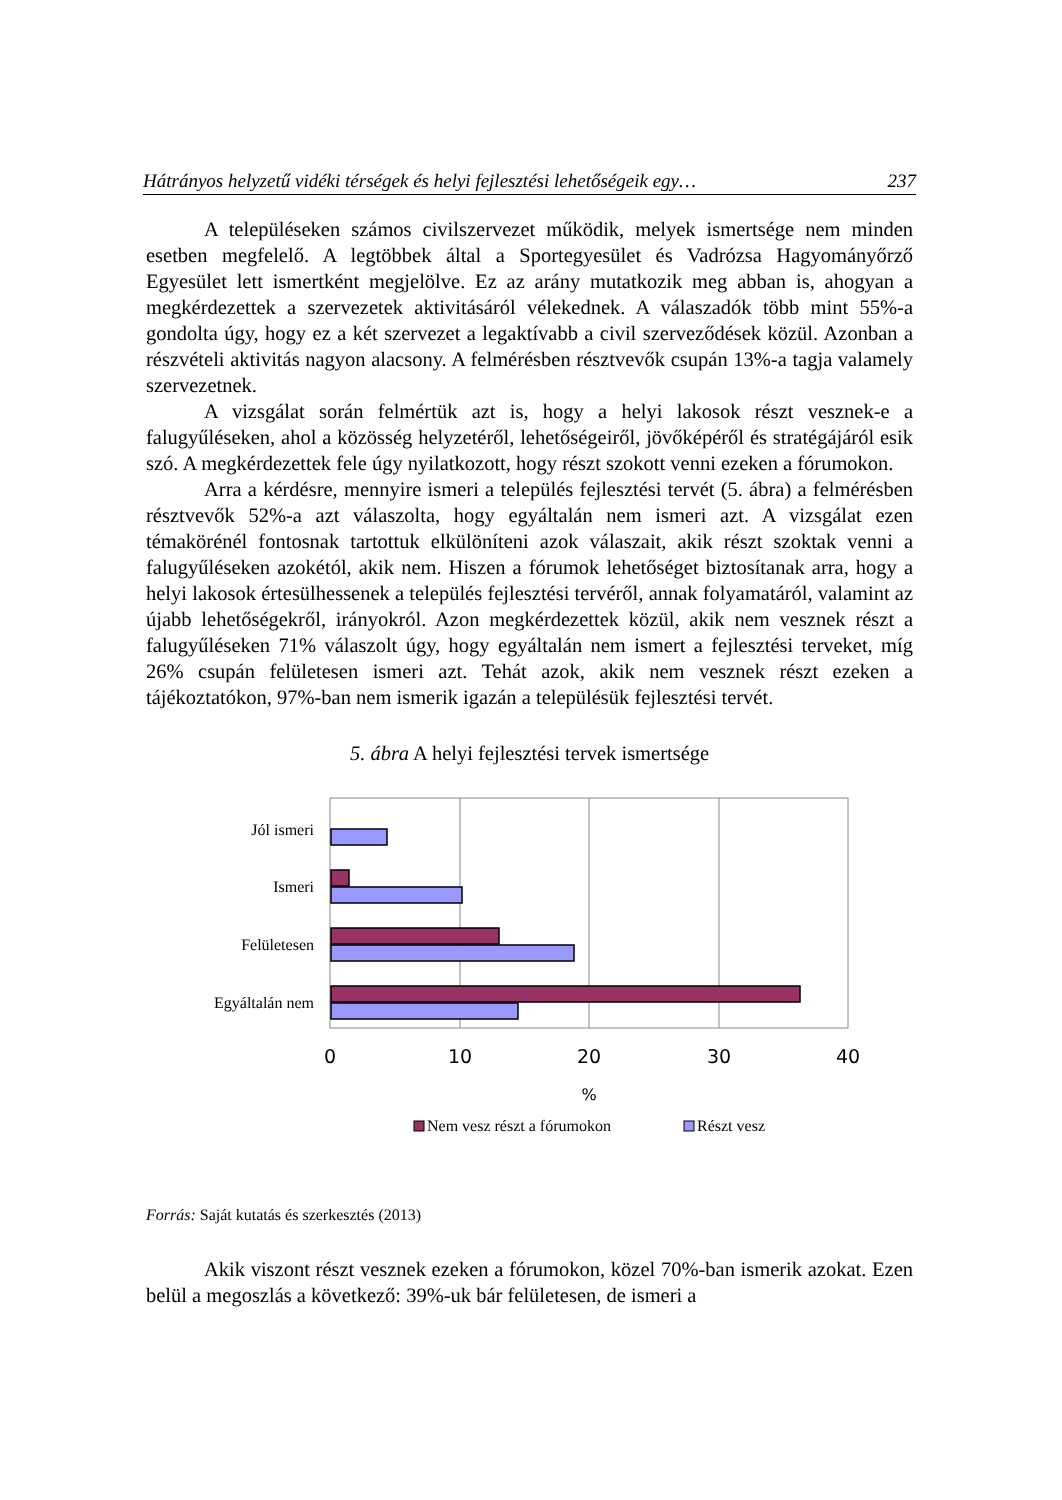Hátrányos helyzetű vidéki térségek és helyi fejlesztési lehetőségeik egy… 237
A településeken számos civilszervezet működik, melyek ismertsége nem minden esetben megfelelő. A legtöbbek által a Sportegyesület és Vadrózsa Hagyományőrző Egyesület lett ismertként megjelölve. Ez az arány mutatkozik meg abban is, ahogyan a megkérdezettek a szervezetek aktivitásáról vélekednek. A válaszadók több mint 55%-a gondolta úgy, hogy ez a két szervezet a legaktívabb a civil szerveződések közül. Azonban a részvételi aktivitás nagyon alacsony. A felmérésben résztvevők csupán 13%-a tagja valamely szervezetnek.
A vizsgálat során felmértük azt is, hogy a helyi lakosok részt vesznek-e a falugyűléseken, ahol a közösség helyzetéről, lehetőségeiről, jövőképéről és stratégájáról esik szó. A megkérdezettek fele úgy nyilatkozott, hogy részt szokott venni ezeken a fórumokon.
Arra a kérdésre, mennyire ismeri a település fejlesztési tervét (5. ábra) a felmérésben résztvevők 52%-a azt válaszolta, hogy egyáltalán nem ismeri azt. A vizsgálat ezen témakörénél fontosnak tartottuk elkülöníteni azok válaszait, akik részt szoktak venni a falugyűléseken azokétól, akik nem. Hiszen a fórumok lehetőséget biztosítanak arra, hogy a helyi lakosok értesülhessenek a település fejlesztési tervéről, annak folyamatáról, valamint az újabb lehetőségekről, irányokról. Azon megkérdezettek közül, akik nem vesznek részt a falugyűléseken 71% válaszolt úgy, hogy egyáltalán nem ismert a fejlesztési terveket, míg 26% csupán felületesen ismeri azt. Tehát azok, akik nem vesznek részt ezeken a tájékoztatókon, 97%-ban nem ismerik igazán a településük fejlesztési tervét.
5. ábra A helyi fejlesztési tervek ismertsége
Jól ismeri
Ismeri
Felületesen
Egyáltalán nem
0
10
20
30
40
%
Nem vesz részt a fórumokon
Részt vesz
Forrás: Saját kutatás és szerkesztés (2013)
Akik viszont részt vesznek ezeken a fórumokon, közel 70%-ban ismerik azokat. Ezen belül a megoszlás a következő: 39%-uk bár felületesen, de ismeri a